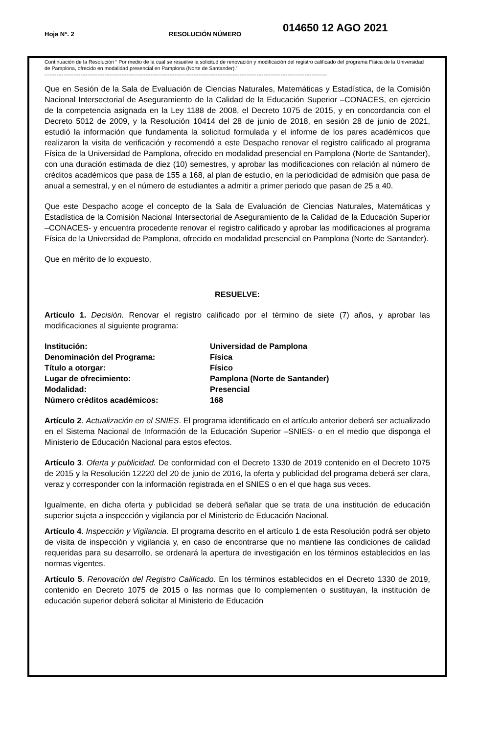Hoja N°. 2 RESOLUCIÓN NÚMERO 014650 12 AGO 2021
Continuación de la Resolución “ Por medio de la cual se resuelve la solicitud de renovación y modificación del registro calificado del programa Física de la Universidad de Pamplona, ofrecido en modalidad presencial en Pamplona (Norte de Santander).”
---------------------------------------------------------------------------------------------------------------------------------------------------------------------
Que en Sesión de la Sala de Evaluación de Ciencias Naturales, Matemáticas y Estadística, de la Comisión Nacional Intersectorial de Aseguramiento de la Calidad de la Educación Superior –CONACES, en ejercicio de la competencia asignada en la Ley 1188 de 2008, el Decreto 1075 de 2015, y en concordancia con el Decreto 5012 de 2009, y la Resolución 10414 del 28 de junio de 2018, en sesión 28 de junio de 2021, estudió la información que fundamenta la solicitud formulada y el informe de los pares académicos que realizaron la visita de verificación y recomendó a este Despacho renovar el registro calificado al programa Física de la Universidad de Pamplona, ofrecido en modalidad presencial en Pamplona (Norte de Santander), con una duración estimada de diez (10) semestres, y aprobar las modificaciones con relación al número de créditos académicos que pasa de 155 a 168, al plan de estudio, en la periodicidad de admisión que pasa de anual a semestral, y en el número de estudiantes a admitir a primer periodo que pasan de 25 a 40.
Que este Despacho acoge el concepto de la Sala de Evaluación de Ciencias Naturales, Matemáticas y Estadística de la Comisión Nacional Intersectorial de Aseguramiento de la Calidad de la Educación Superior –CONACES- y encuentra procedente renovar el registro calificado y aprobar las modificaciones al programa Física de la Universidad de Pamplona, ofrecido en modalidad presencial en Pamplona (Norte de Santander).
Que en mérito de lo expuesto,
RESUELVE:
Artículo 1. Decisión. Renovar el registro calificado por el término de siete (7) años, y aprobar las modificaciones al siguiente programa:
| Institución: | Universidad de Pamplona |
| Denominación del Programa: | Física |
| Título a otorgar: | Físico |
| Lugar de ofrecimiento: | Pamplona (Norte de Santander) |
| Modalidad: | Presencial |
| Número créditos académicos: | 168 |
Artículo 2. Actualización en el SNIES. El programa identificado en el artículo anterior deberá ser actualizado en el Sistema Nacional de Información de la Educación Superior –SNIES- o en el medio que disponga el Ministerio de Educación Nacional para estos efectos.
Artículo 3. Oferta y publicidad. De conformidad con el Decreto 1330 de 2019 contenido en el Decreto 1075 de 2015 y la Resolución 12220 del 20 de junio de 2016, la oferta y publicidad del programa deberá ser clara, veraz y corresponder con la información registrada en el SNIES o en el que haga sus veces.
Igualmente, en dicha oferta y publicidad se deberá señalar que se trata de una institución de educación superior sujeta a inspección y vigilancia por el Ministerio de Educación Nacional.
Artículo 4. Inspección y Vigilancia. El programa descrito en el artículo 1 de esta Resolución podrá ser objeto de visita de inspección y vigilancia y, en caso de encontrarse que no mantiene las condiciones de calidad requeridas para su desarrollo, se ordenará la apertura de investigación en los términos establecidos en las normas vigentes.
Artículo 5. Renovación del Registro Calificado. En los términos establecidos en el Decreto 1330 de 2019, contenido en Decreto 1075 de 2015 o las normas que lo complementen o sustituyan, la institución de educación superior deberá solicitar al Ministerio de Educación